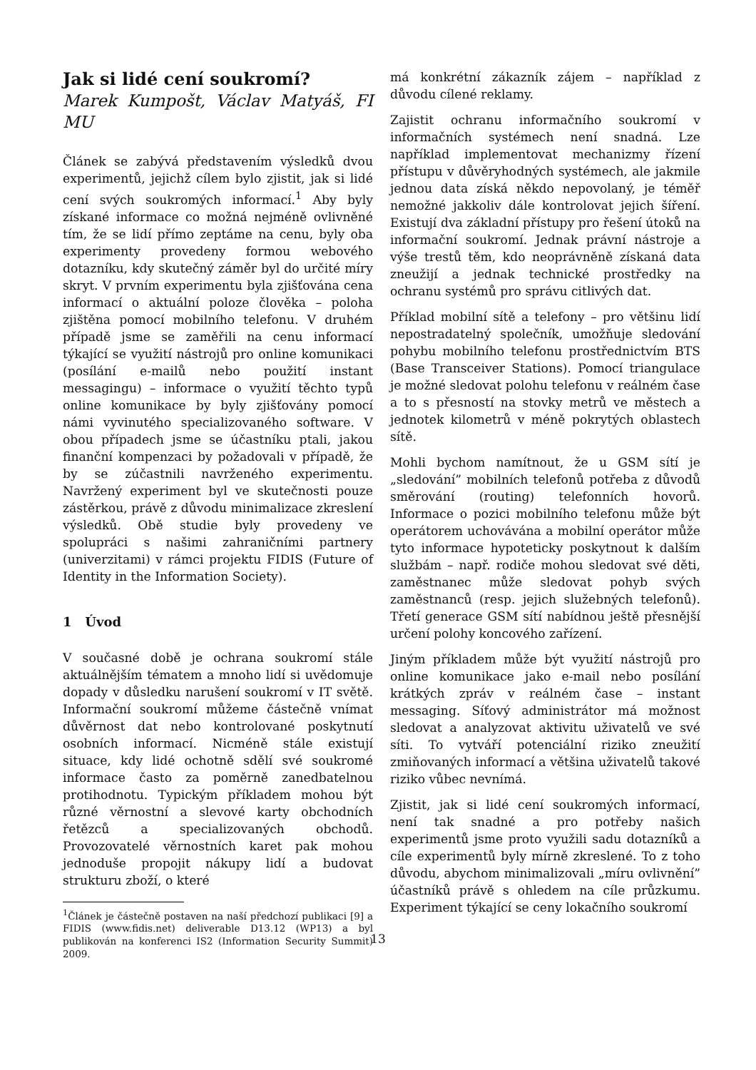Jak si lidé cení soukromí?
Marek Kumpošt, Václav Matyáš, FI MU
Článek se zabývá představením výsledků dvou experimentů, jejichž cílem bylo zjistit, jak si lidé cení svých soukromých informací.<sup>1</sup> Aby byly získané informace co možná nejméně ovlivněné tím, že se lidí přímo zeptáme na cenu, byly oba experimenty provedeny formou webového dotazníku, kdy skutečný záměr byl do určité míry skryt. V prvním experimentu byla zjišťována cena informací o aktuální poloze člověka – poloha zjištěna pomocí mobilního telefonu. V druhém případě jsme se zaměřili na cenu informací týkající se využití nástrojů pro online komunikaci (posílání e-mailů nebo použití instant messagingu) – informace o využití těchto typů online komunikace by byly zjišťovány pomocí námi vyvinutého specializovaného software. V obou případech jsme se účastníku ptali, jakou finanční kompenzaci by požadovali v případě, že by se zúčastnili navrženého experimentu. Navržený experiment byl ve skutečnosti pouze zástěrkou, právě z důvodu minimalizace zkreslení výsledků. Obě studie byly provedeny ve spolupráci s našimi zahraničními partnery (univerzitami) v rámci projektu FIDIS (Future of Identity in the Information Society).
1 Úvod
V současné době je ochrana soukromí stále aktuálnějším tématem a mnoho lidí si uvědomuje dopady v důsledku narušení soukromí v IT světě. Informační soukromí můžeme částečně vnímat důvěrnost dat nebo kontrolované poskytnutí osobních informací. Nicméně stále existují situace, kdy lidé ochotně sdělí své soukromé informace často za poměrně zanedbatelnou protihodnotu. Typickým příkladem mohou být různé věrnostní a slevové karty obchodních řetězců a specializovaných obchodů. Provozovatelé věrnostních karet pak mohou jednoduše propojit nákupy lidí a budovat strukturu zboží, o které
<sup>1</sup> Článek je částečně postaven na naší předchozí publikaci [9] a FIDIS (www.fidis.net) deliverable D13.12 (WP13) a byl publikován na konferenci IS2 (Information Security Summit) 2009.
má konkrétní zákazník zájem – například z důvodu cílené reklamy.
Zajistit ochranu informačního soukromí v informačních systémech není snadná. Lze například implementovat mechanizmy řízení přístupu v důvěryhodných systémech, ale jakmile jednou data získá někdo nepovolaný, je téměř nemožné jakkoliv dále kontrolovat jejich šíření. Existují dva základní přístupy pro řešení útoků na informační soukromí. Jednak právní nástroje a výše trestů těm, kdo neoprávněně získaná data zneužijí a jednak technické prostředky na ochranu systémů pro správu citlivých dat.
Příklad mobilní sítě a telefony – pro většinu lidí nepostradatelný společník, umožňuje sledování pohybu mobilního telefonu prostřednictvím BTS (Base Transceiver Stations). Pomocí triangulace je možné sledovat polohu telefonu v reálném čase a to s přesností na stovky metrů ve městech a jednotek kilometrů v méně pokrytých oblastech sítě.
Mohli bychom namítnout, že u GSM sítí je „sledování” mobilních telefonů potřeba z důvodů směrování (routing) telefonních hovorů. Informace o pozici mobilního telefonu může být operátorem uchovávána a mobilní operátor může tyto informace hypoteticky poskytnout k dalším službám – např. rodiče mohou sledovat své děti, zaměstnanec může sledovat pohyb svých zaměstnanců (resp. jejich služebných telefonů). Třetí generace GSM sítí nabídnou ještě přesnější určení polohy koncového zařízení.
Jiným příkladem může být využití nástrojů pro online komunikace jako e-mail nebo posílání krátkých zpráv v reálném čase – instant messaging. Síťový administrátor má možnost sledovat a analyzovat aktivitu uživatelů ve své síti. To vytváří potenciální riziko zneužití zmiňovaných informací a většina uživatelů takové riziko vůbec nevnímá.
Zjistit, jak si lidé cení soukromých informací, není tak snadné a pro potřeby našich experimentů jsme proto využili sadu dotazníků a cíle experimentů byly mírně zkreslené. To z toho důvodu, abychom minimalizovali „míru ovlivnění” účastníků právě s ohledem na cíle průzkumu. Experiment týkající se ceny lokačního soukromí
13